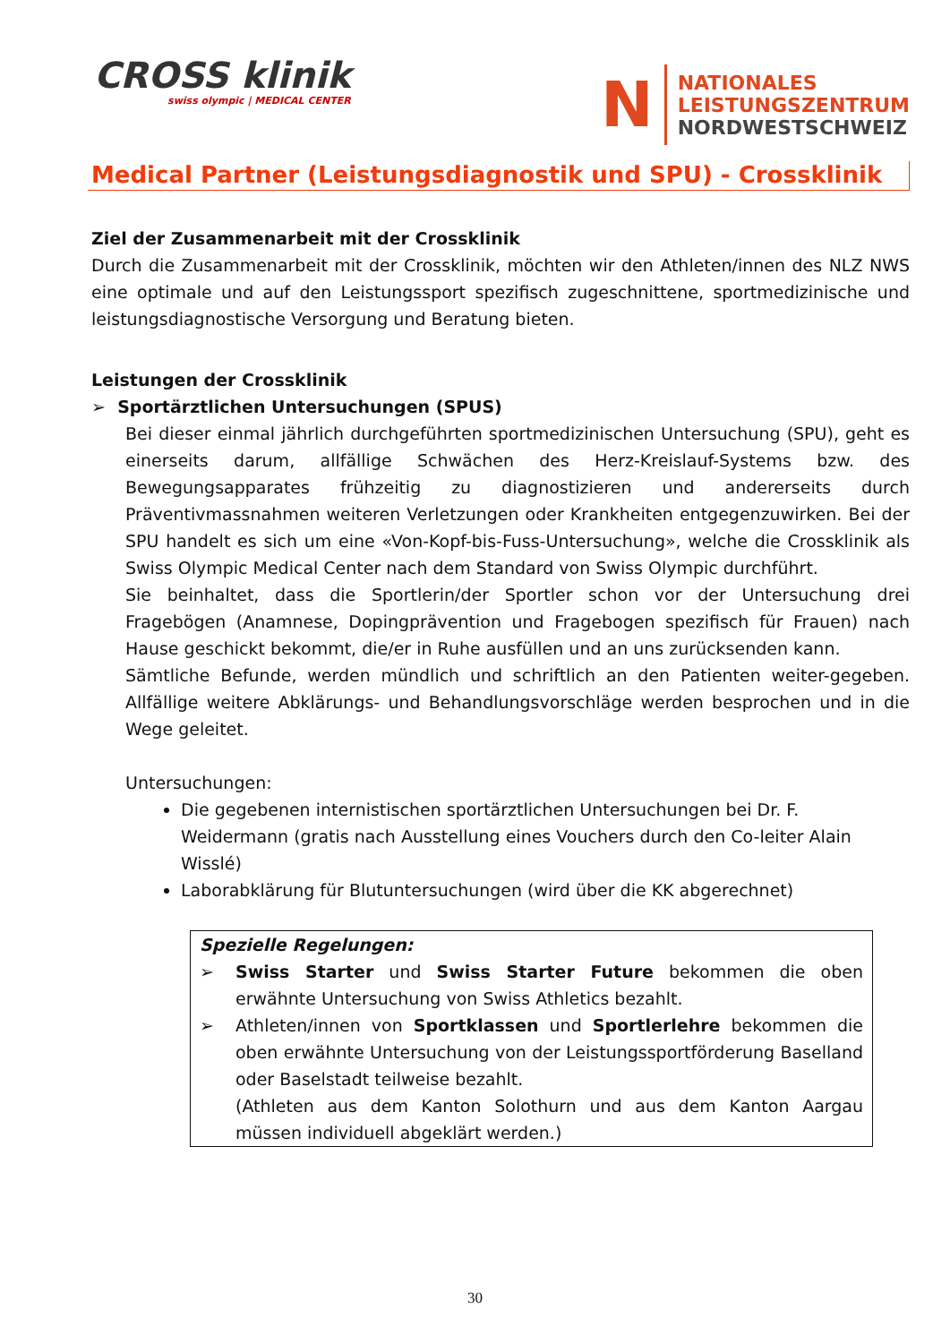CROSS klinik
swiss olympic | MEDICAL CENTER
N
NATIONALES
LEISTUNGSZENTRUM
NORDWESTSCHWEIZ
Medical Partner (Leistungsdiagnostik und SPU) - Crossklinik
Ziel der Zusammenarbeit mit der Crossklinik
Durch die Zusammenarbeit mit der Crossklinik, möchten wir den Athleten/innen des NLZ NWS eine optimale und auf den Leistungssport spezifisch zugeschnittene, sportmedizinische und leistungsdiagnostische Versorgung und Beratung bieten.
Leistungen der Crossklinik
➢ Sportärztlichen Untersuchungen (SPUS)
Bei dieser einmal jährlich durchgeführten sportmedizinischen Untersuchung (SPU), geht es einerseits darum, allfällige Schwächen des Herz-Kreislauf-Systems bzw. des Bewegungsapparates frühzeitig zu diagnostizieren und andererseits durch Präventivmassnahmen weiteren Verletzungen oder Krankheiten entgegenzuwirken. Bei der SPU handelt es sich um eine «Von-Kopf-bis-Fuss-Untersuchung», welche die Crossklinik als Swiss Olympic Medical Center nach dem Standard von Swiss Olympic durchführt.
Sie beinhaltet, dass die Sportlerin/der Sportler schon vor der Untersuchung drei Fragebögen (Anamnese, Dopingprävention und Fragebogen spezifisch für Frauen) nach Hause geschickt bekommt, die/er in Ruhe ausfüllen und an uns zurücksenden kann.
Sämtliche Befunde, werden mündlich und schriftlich an den Patienten weiter-gegeben. Allfällige weitere Abklärungs- und Behandlungsvorschläge werden besprochen und in die Wege geleitet.
Untersuchungen:
Die gegebenen internistischen sportärztlichen Untersuchungen bei Dr. F. Weidermann (gratis nach Ausstellung eines Vouchers durch den Co-leiter Alain Wisslé)
Laborabklärung für Blutuntersuchungen (wird über die KK abgerechnet)
Spezielle Regelungen:
➢ Swiss Starter und Swiss Starter Future bekommen die oben erwähnte Untersuchung von Swiss Athletics bezahlt.
➢ Athleten/innen von Sportklassen und Sportlerlehre bekommen die oben erwähnte Untersuchung von der Leistungssportförderung Baselland oder Baselstadt teilweise bezahlt.
(Athleten aus dem Kanton Solothurn und aus dem Kanton Aargau müssen individuell abgeklärt werden.)
30